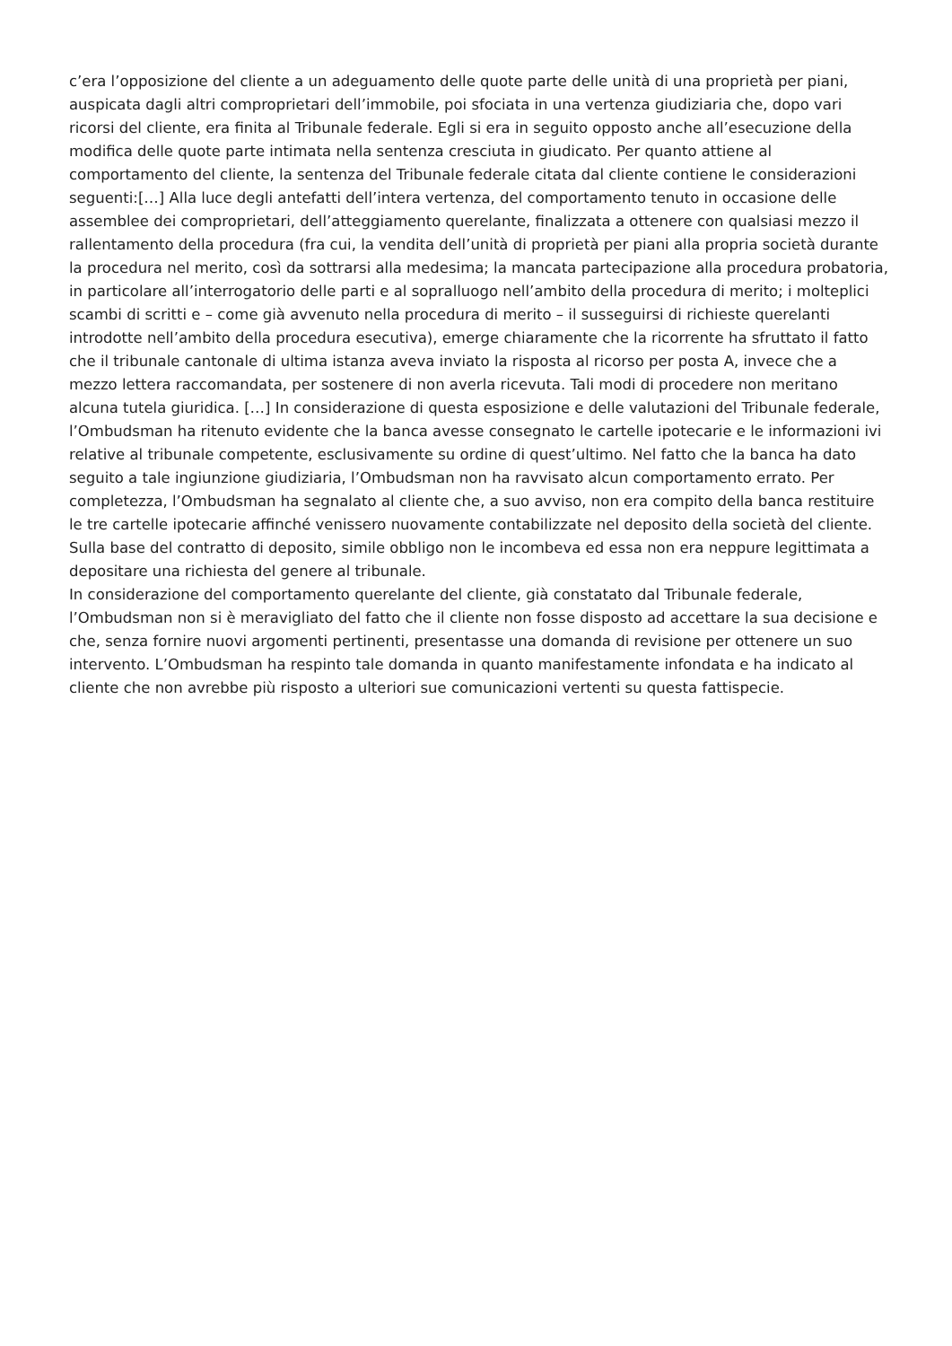c’era l’opposizione del cliente a un adeguamento delle quote parte delle unità di una proprietà per piani, auspicata dagli altri comproprietari dell’immobile, poi sfociata in una vertenza giudiziaria che, dopo vari ricorsi del cliente, era finita al Tribunale federale. Egli si era in seguito opposto anche all’esecuzione della modifica delle quote parte intimata nella sentenza cresciuta in giudicato. Per quanto attiene al comportamento del cliente, la sentenza del Tribunale federale citata dal cliente contiene le considerazioni seguenti:[…] Alla luce degli antefatti dell’intera vertenza, del comportamento tenuto in occasione delle assemblee dei comproprietari, dell’atteggiamento querelante, finalizzata a ottenere con qualsiasi mezzo il rallentamento della procedura (fra cui, la vendita dell’unità di proprietà per piani alla propria società durante la procedura nel merito, così da sottrarsi alla medesima; la mancata partecipazione alla procedura probatoria, in particolare all’interrogatorio delle parti e al sopralluogo nell’ambito della procedura di merito; i molteplici scambi di scritti e – come già avvenuto nella procedura di merito – il susseguirsi di richieste querelanti introdotte nell’ambito della procedura esecutiva), emerge chiaramente che la ricorrente ha sfruttato il fatto che il tribunale cantonale di ultima istanza aveva inviato la risposta al ricorso per posta A, invece che a mezzo lettera raccomandata, per sostenere di non averla ricevuta. Tali modi di procedere non meritano alcuna tutela giuridica. […] In considerazione di questa esposizione e delle valutazioni del Tribunale federale, l’Ombudsman ha ritenuto evidente che la banca avesse consegnato le cartelle ipotecarie e le informazioni ivi relative al tribunale competente, esclusivamente su ordine di quest’ultimo. Nel fatto che la banca ha dato seguito a tale ingiunzione giudiziaria, l’Ombudsman non ha ravvisato alcun comportamento errato. Per completezza, l’Ombudsman ha segnalato al cliente che, a suo avviso, non era compito della banca restituire le tre cartelle ipotecarie affinché venissero nuovamente contabilizzate nel deposito della società del cliente. Sulla base del contratto di deposito, simile obbligo non le incombeva ed essa non era neppure legittimata a depositare una richiesta del genere al tribunale.
In considerazione del comportamento querelante del cliente, già constatato dal Tribunale federale, l’Ombudsman non si è meravigliato del fatto che il cliente non fosse disposto ad accettare la sua decisione e che, senza fornire nuovi argomenti pertinenti, presentasse una domanda di revisione per ottenere un suo intervento. L’Ombudsman ha respinto tale domanda in quanto manifestamente infondata e ha indicato al cliente che non avrebbe più risposto a ulteriori sue comunicazioni vertenti su questa fattispecie.